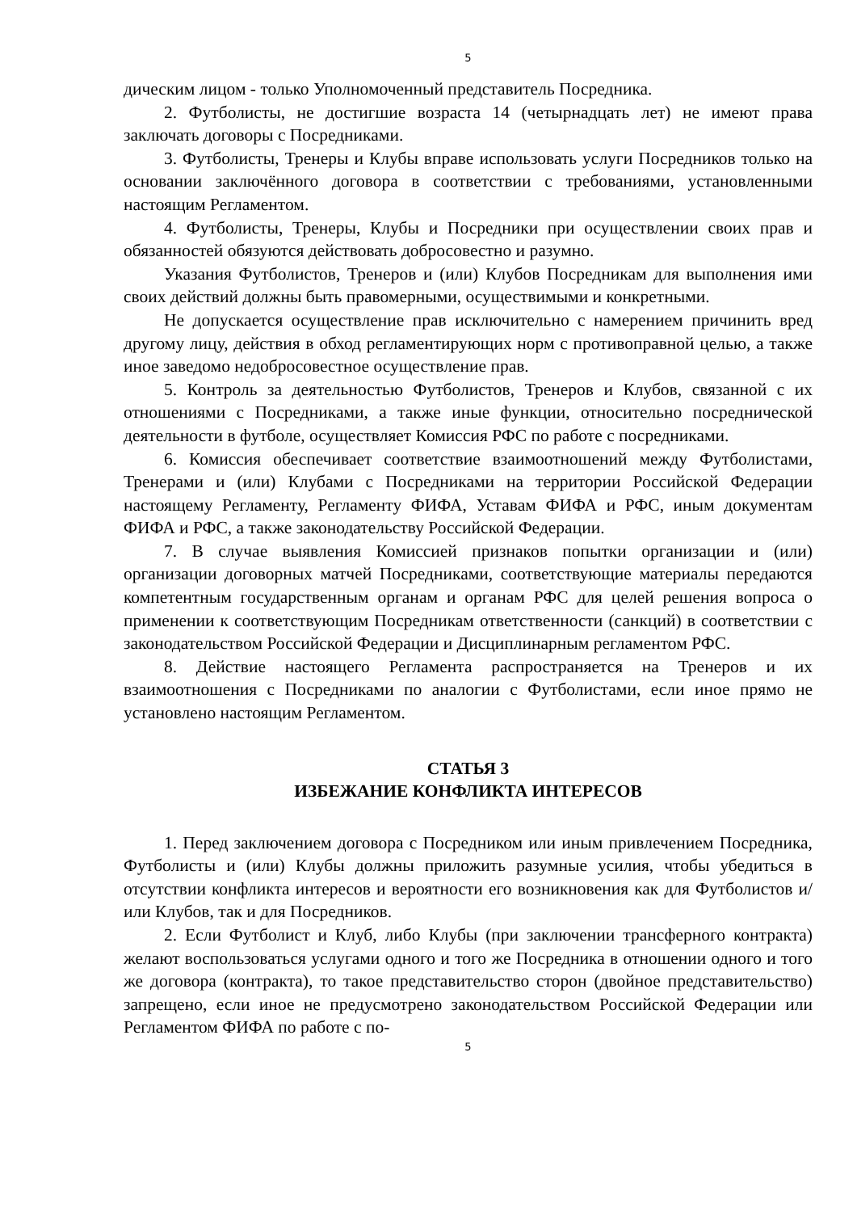5
дическим лицом - только Уполномоченный представитель Посредника.
2. Футболисты, не достигшие возраста 14 (четырнадцать лет) не имеют права заключать договоры с Посредниками.
3. Футболисты, Тренеры и Клубы вправе использовать услуги Посредников только на основании заключённого договора в соответствии с требованиями, установленными настоящим Регламентом.
4. Футболисты, Тренеры, Клубы и Посредники при осуществлении своих прав и обязанностей обязуются действовать добросовестно и разумно.
Указания Футболистов, Тренеров и (или) Клубов Посредникам для выполнения ими своих действий должны быть правомерными, осуществимыми и конкретными.
Не допускается осуществление прав исключительно с намерением причинить вред другому лицу, действия в обход регламентирующих норм с противоправной целью, а также иное заведомо недобросовестное осуществление прав.
5. Контроль за деятельностью Футболистов, Тренеров и Клубов, связанной с их отношениями с Посредниками, а также иные функции, относительно посреднической деятельности в футболе, осуществляет Комиссия РФС по работе с посредниками.
6. Комиссия обеспечивает соответствие взаимоотношений между Футболистами, Тренерами и (или) Клубами с Посредниками на территории Российской Федерации настоящему Регламенту, Регламенту ФИФА, Уставам ФИФА и РФС, иным документам ФИФА и РФС, а также законодательству Российской Федерации.
7. В случае выявления Комиссией признаков попытки организации и (или) организации договорных матчей Посредниками, соответствующие материалы передаются компетентным государственным органам и органам РФС для целей решения вопроса о применении к соответствующим Посредникам ответственности (санкций) в соответствии с законодательством Российской Федерации и Дисциплинарным регламентом РФС.
8. Действие настоящего Регламента распространяется на Тренеров и их взаимоотношения с Посредниками по аналогии с Футболистами, если иное прямо не установлено настоящим Регламентом.
СТАТЬЯ 3
ИЗБЕЖАНИЕ КОНФЛИКТА ИНТЕРЕСОВ
1. Перед заключением договора с Посредником или иным привлечением Посредника, Футболисты и (или) Клубы должны приложить разумные усилия, чтобы убедиться в отсутствии конфликта интересов и вероятности его возникновения как для Футболистов и/или Клубов, так и для Посредников.
2. Если Футболист и Клуб, либо Клубы (при заключении трансферного контракта) желают воспользоваться услугами одного и того же Посредника в отношении одного и того же договора (контракта), то такое представительство сторон (двойное представительство) запрещено, если иное не предусмотрено законодательством Российской Федерации или Регламентом ФИФА по работе с по-
5